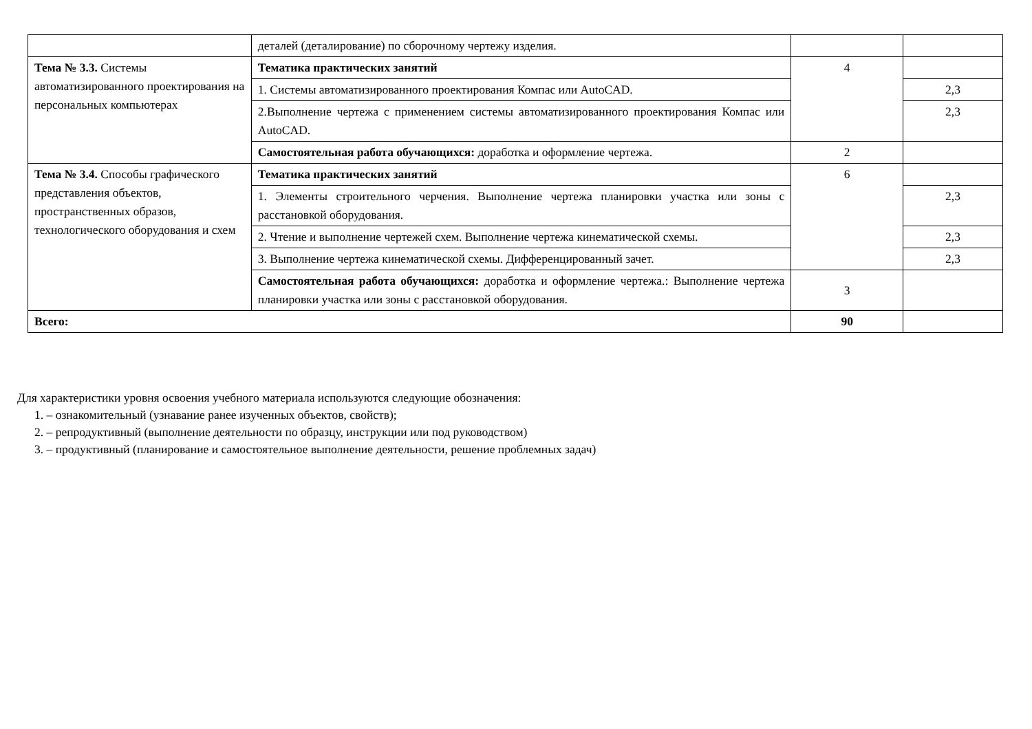| | деталей (деталирование) по сборочному чертежу изделия. | | |
| Тема № 3.3. Системы автоматизированного проектирования на персональных компьютерах | Тематика практических занятий | 4 | |
| | 1. Системы автоматизированного проектирования Компас или AutoCAD. | | 2,3 |
| | 2.Выполнение чертежа с применением системы автоматизированного проектирования Компас или AutoCAD. | | 2,3 |
| | Самостоятельная работа обучающихся: доработка и оформление чертежа. | 2 | |
| Тема № 3.4. Способы графического представления объектов, пространственных образов, технологического оборудования и схем | Тематика практических занятий | 6 | |
| | 1. Элементы строительного черчения. Выполнение чертежа планировки участка или зоны с расстановкой оборудования. | | 2,3 |
| | 2. Чтение и выполнение чертежей схем. Выполнение чертежа кинематической схемы. | | 2,3 |
| | 3. Выполнение чертежа кинематической схемы. Дифференцированный зачет. | | 2,3 |
| | Самостоятельная работа обучающихся: доработка и оформление чертежа.: Выполнение чертежа планировки участка или зоны с расстановкой оборудования. | 3 | |
| Всего: | | 90 | |
Для характеристики уровня освоения учебного материала используются следующие обозначения:
1. – ознакомительный (узнавание ранее изученных объектов, свойств);
2. – репродуктивный (выполнение деятельности по образцу, инструкции или под руководством)
3. – продуктивный (планирование и самостоятельное выполнение деятельности, решение проблемных задач)